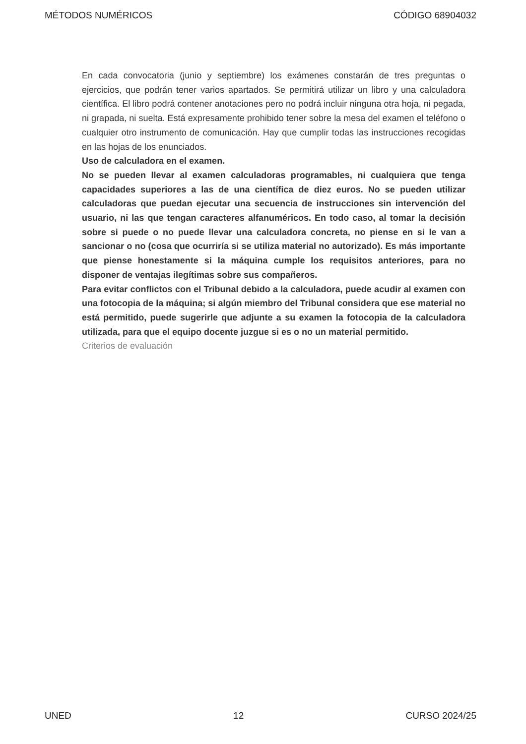MÉTODOS NUMÉRICOS CÓDIGO 68904032
En cada convocatoria (junio y septiembre) los exámenes constarán de tres preguntas o ejercicios, que podrán tener varios apartados. Se permitirá utilizar un libro y una calculadora científica. El libro podrá contener anotaciones pero no podrá incluir ninguna otra hoja, ni pegada, ni grapada, ni suelta. Está expresamente prohibido tener sobre la mesa del examen el teléfono o cualquier otro instrumento de comunicación. Hay que cumplir todas las instrucciones recogidas en las hojas de los enunciados.
Uso de calculadora en el examen.
No se pueden llevar al examen calculadoras programables, ni cualquiera que tenga capacidades superiores a las de una científica de diez euros. No se pueden utilizar calculadoras que puedan ejecutar una secuencia de instrucciones sin intervención del usuario, ni las que tengan caracteres alfanuméricos. En todo caso, al tomar la decisión sobre si puede o no puede llevar una calculadora concreta, no piense en si le van a sancionar o no (cosa que ocurriría si se utiliza material no autorizado). Es más importante que piense honestamente si la máquina cumple los requisitos anteriores, para no disponer de ventajas ilegítimas sobre sus compañeros.
Para evitar conflictos con el Tribunal debido a la calculadora, puede acudir al examen con una fotocopia de la máquina; si algún miembro del Tribunal considera que ese material no está permitido, puede sugerirle que adjunte a su examen la fotocopia de la calculadora utilizada, para que el equipo docente juzgue si es o no un material permitido.
Criterios de evaluación
UNED 12 CURSO 2024/25